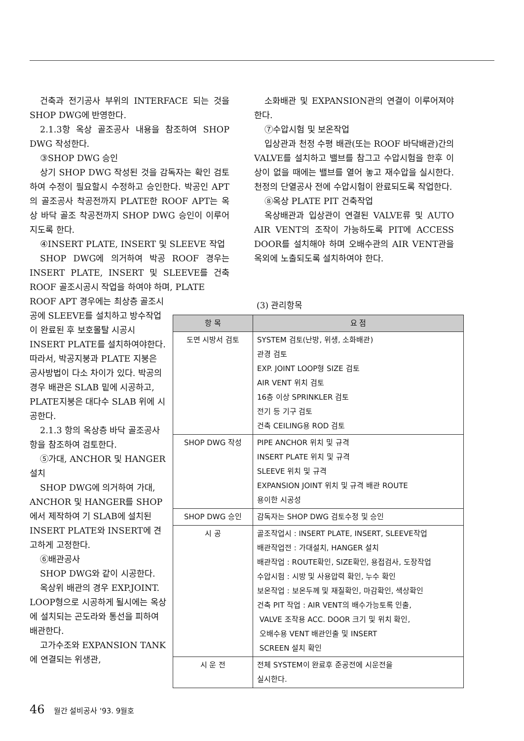건축과 전기공사 부위의 INTERFACE 되는 것을 SHOP DWG에 반영한다.
2.1.3항 옥상 골조공사 내용을 참조하여 SHOP DWG 작성한다.
③SHOP DWG 승인
상기 SHOP DWG 작성된 것을 감독자는 확인 검토하여 수정이 필요할시 수정하고 승인한다. 박공인 APT의 골조공사 착공전까지 PLATE한 ROOF APT는 옥상 바닥 골조 착공전까지 SHOP DWG 승인이 이루어지도록 한다.
④INSERT PLATE, INSERT 및 SLEEVE 작업
SHOP DWG에 의거하여 박공 ROOF 경우는 INSERT PLATE, INSERT 및 SLEEVE를 건축 ROOF 골조시공시 작업을 하여야 하며, PLATE
소화배관 및 EXPANSION관의 연결이 이루어져야 한다.
⑦수압시험 및 보온작업
입상관과 천정 수평 배관(또는 ROOF 바닥배관)간의 VALVE를 설치하고 밸브를 참그고 수압시험을 한후 이상이 없을 때에는 밸브를 열어 놓고 재수압을 실시한다. 천정의 단열공사 전에 수압시험이 완료되도록 작업한다.
⑧옥상 PLATE PIT 건축작업
옥상배관과 입상관이 연결된 VALVE류 및 AUTO AIR VENT의 조작이 가능하도록 PIT에 ACCESS DOOR를 설치해야 하며 오배수관의 AIR VENT관을 옥외에 노출되도록 설치하여야 한다.
ROOF APT 경우에는 최상층 골조시공에 SLEEVE를 설치하고 방수작업이 완료된 후 보호몰탈 시공시 INSERT PLATE를 설치하여야한다. 따라서, 박공지붕과 PLATE 지붕은 공사방법이 다소 차이가 있다. 박공의 경우 배관은 SLAB 밑에 시공하고, PLATE지붕은 대다수 SLAB 위에 시공한다.
2.1.3 항의 옥상층 바닥 골조공사 항을 참조하여 검토한다.
⑤가대, ANCHOR 및 HANGER 설치
SHOP DWG에 의거하여 가대, ANCHOR 및 HANGER를 SHOP에서 제작하여 기 SLAB에 설치된 INSERT PLATE와 INSERT에 견고하게 고정한다.
⑥배관공사
SHOP DWG와 같이 시공한다.
옥상위 배관의 경우 EXP.JOINT. LOOP형으로 시공하게 될시에는 옥상에 설치되는 곤도라와 통선을 피하여 배관한다.
고가수조와 EXPANSION TANK에 연결되는 위생관,
(3) 관리항목
| 항 목 | 요 점 |
| --- | --- |
| 도면 시방서 검토 | SYSTEM 검토(난방, 위생, 소화배관) 관경 검토 EXP. JOINT LOOP형 SIZE 검토 AIR VENT 위치 검토 16층 이상 SPRINKLER 검토 전기 등 기구 검토 건축 CEILING용 ROD 검토 |
| SHOP DWG 작성 | PIPE ANCHOR 위치 및 규격 INSERT PLATE 위치 및 규격 SLEEVE 위치 및 규격 EXPANSION JOINT 위치 및 규격 배관 ROUTE 용이한 시공성 |
| SHOP DWG 승인 | 감독자는 SHOP DWG 검토수정 및 승인 |
| 시 공 | 골조작업시 : INSERT PLATE, INSERT, SLEEVE작업 배관작업전 : 가대설치, HANGER 설치 배관작업 : ROUTE확인, SIZE확인, 용접검사, 도장작업 수압시험 : 시방 및 사용압력 확인, 누수 확인 보온작업 : 보온두께 및 재질확인, 마감확인, 색상확인 건축 PIT 작업 : AIR VENT의 배수가능토록 인출, VALVE 조작용 ACC. DOOR 크기 및 위치 확인, 오배수용 VENT 배관인출 및 INSERT SCREEN 설치 확인 |
| 시 운 전 | 전체 SYSTEM이 완료후 준공전에 시운전을 실시한다. |
46 월간 설비공사 '93. 9월호